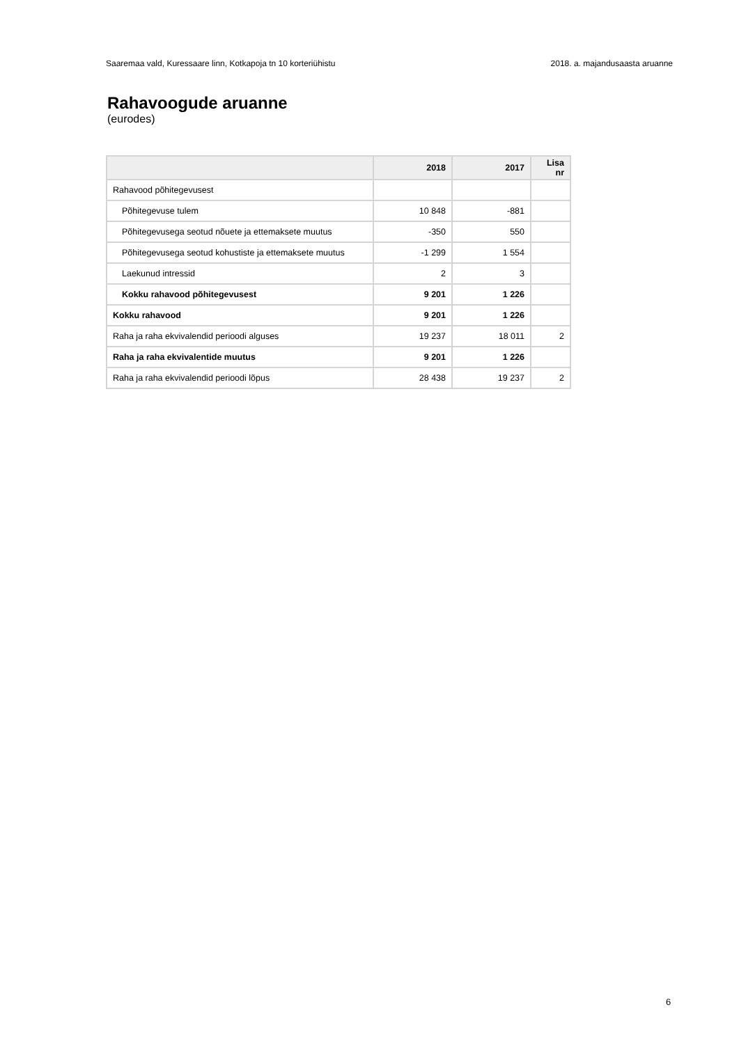Saaremaa vald, Kuressaare linn, Kotkapoja tn 10 korteriühistu 2018. a. majandusaasta aruanne
Rahavoogude aruanne
(eurodes)
| | 2018 | 2017 | Lisa nr |
| --- | --- | --- | --- |
| Rahavood põhitegevusest | | | |
| Põhitegevuse tulem | 10 848 | -881 | |
| Põhitegevusega seotud nõuete ja ettemaksete muutus | -350 | 550 | |
| Põhitegevusega seotud kohustiste ja ettemaksete muutus | -1 299 | 1 554 | |
| Laekunud intressid | 2 | 3 | |
| Kokku rahavood põhitegevusest | 9 201 | 1 226 | |
| Kokku rahavood | 9 201 | 1 226 | |
| Raha ja raha ekvivalendid perioodi alguses | 19 237 | 18 011 | 2 |
| Raha ja raha ekvivalentide muutus | 9 201 | 1 226 | |
| Raha ja raha ekvivalendid perioodi lõpus | 28 438 | 19 237 | 2 |
6